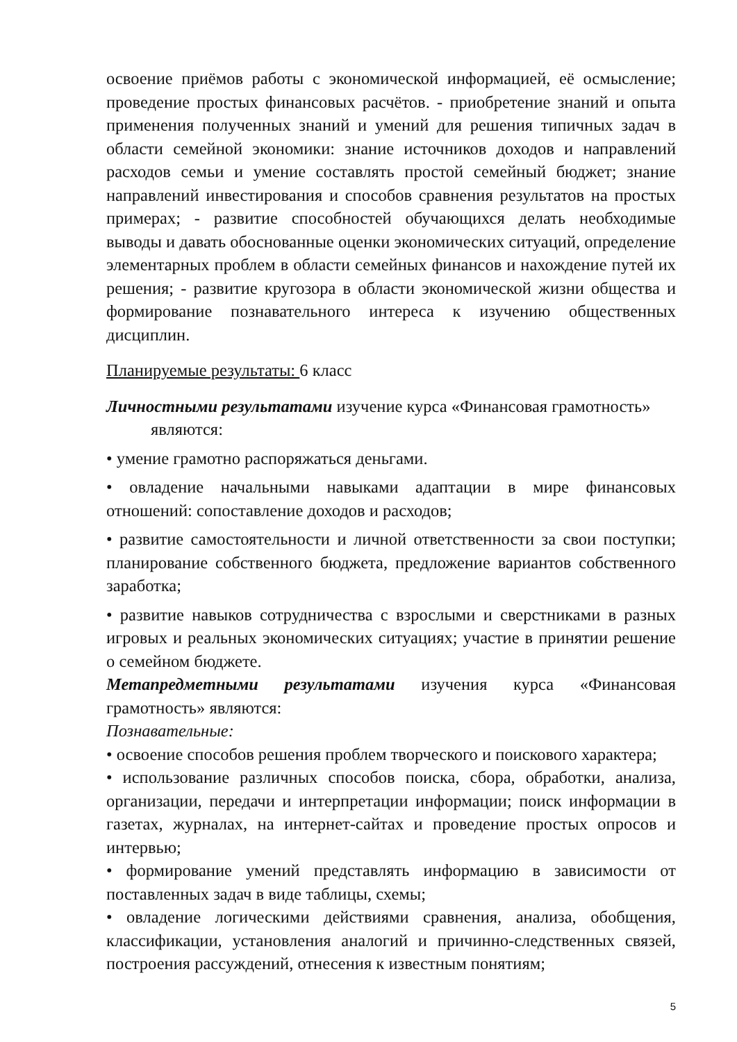освоение приёмов работы с экономической информацией, её осмысление; проведение простых финансовых расчётов. - приобретение знаний и опыта применения полученных знаний и умений для решения типичных задач в области семейной экономики: знание источников доходов и направлений расходов семьи и умение составлять простой семейный бюджет; знание направлений инвестирования и способов сравнения результатов на простых примерах; - развитие способностей обучающихся делать необходимые выводы и давать обоснованные оценки экономических ситуаций, определение элементарных проблем в области семейных финансов и нахождение путей их решения; - развитие кругозора в области экономической жизни общества и формирование познавательного интереса к изучению общественных дисциплин.
Планируемые результаты: 6 класс
Личностными результатами изучение курса «Финансовая грамотность»
являются:
• умение грамотно распоряжаться деньгами.
• овладение начальными навыками адаптации в мире финансовых отношений: сопоставление доходов и расходов;
• развитие самостоятельности и личной ответственности за свои поступки; планирование собственного бюджета, предложение вариантов собственного заработка;
• развитие навыков сотрудничества с взрослыми и сверстниками в разных игровых и реальных экономических ситуациях; участие в принятии решение о семейном бюджете.
Метапредметными результатами изучения курса «Финансовая грамотность» являются:
Познавательные:
• освоение способов решения проблем творческого и поискового характера;
• использование различных способов поиска, сбора, обработки, анализа, организации, передачи и интерпретации информации; поиск информации в газетах, журналах, на интернет-сайтах и проведение простых опросов и интервью;
• формирование умений представлять информацию в зависимости от поставленных задач в виде таблицы, схемы;
• овладение логическими действиями сравнения, анализа, обобщения, классификации, установления аналогий и причинно-следственных связей, построения рассуждений, отнесения к известным понятиям;
5